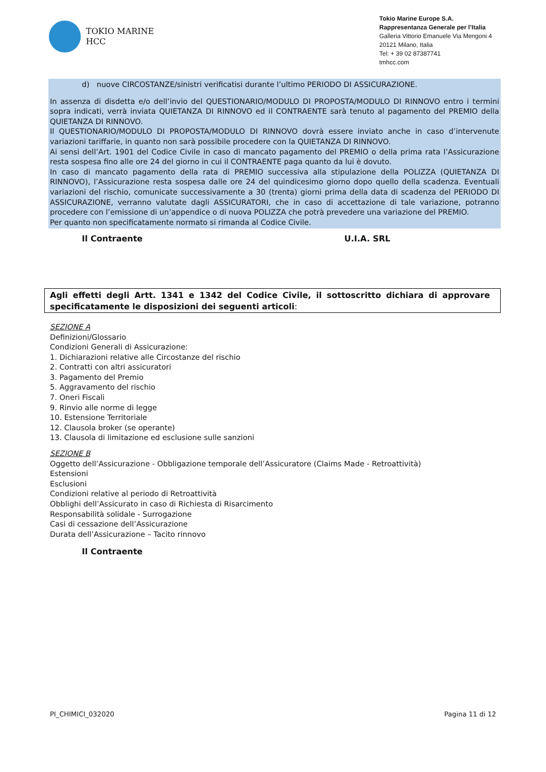TOKIO MARINE
HCC
Tokio Marine Europe S.A.
Rappresentanza Generale per l’Italia
Galleria Vittorio Emanuele Via Mengoni 4
20121 Milano, Italia
Tel: + 39 02 87387741
tmhcc.com
d) nuove CIRCOSTANZE/sinistri verificatisi durante l’ultimo PERIODO DI ASSICURAZIONE.
In assenza di disdetta e/o dell’invio del QUESTIONARIO/MODULO DI PROPOSTA/MODULO DI RINNOVO entro i termini sopra indicati, verrà inviata QUIETANZA DI RINNOVO ed il CONTRAENTE sarà tenuto al pagamento del PREMIO della QUIETANZA DI RINNOVO.
Il QUESTIONARIO/MODULO DI PROPOSTA/MODULO DI RINNOVO dovrà essere inviato anche in caso d’intervenute variazioni tariffarie, in quanto non sarà possibile procedere con la QUIETANZA DI RINNOVO.
Ai sensi dell’Art. 1901 del Codice Civile in caso di mancato pagamento del PREMIO o della prima rata l’Assicurazione resta sospesa fino alle ore 24 del giorno in cui il CONTRAENTE paga quanto da lui è dovuto.
In caso di mancato pagamento della rata di PREMIO successiva alla stipulazione della POLIZZA (QUIETANZA DI RINNOVO), l’Assicurazione resta sospesa dalle ore 24 del quindicesimo giorno dopo quello della scadenza. Eventuali variazioni del rischio, comunicate successivamente a 30 (trenta) giorni prima della data di scadenza del PERIODO DI ASSICURAZIONE, verranno valutate dagli ASSICURATORI, che in caso di accettazione di tale variazione, potranno procedere con l’emissione di un’appendice o di nuova POLIZZA che potrà prevedere una variazione del PREMIO.
Per quanto non specificatamente normato si rimanda al Codice Civile.
Il Contraente U.I.A. SRL
Agli effetti degli Artt. 1341 e 1342 del Codice Civile, il sottoscritto dichiara di approvare specificatamente le disposizioni dei seguenti articoli:
SEZIONE A
Definizioni/Glossario
Condizioni Generali di Assicurazione:
1. Dichiarazioni relative alle Circostanze del rischio
2. Contratti con altri assicuratori
3. Pagamento del Premio
5. Aggravamento del rischio
7. Oneri Fiscali
9. Rinvio alle norme di legge
10. Estensione Territoriale
12. Clausola broker (se operante)
13. Clausola di limitazione ed esclusione sulle sanzioni
SEZIONE B
Oggetto dell’Assicurazione - Obbligazione temporale dell’Assicuratore (Claims Made - Retroattività)
Estensioni
Esclusioni
Condizioni relative al periodo di Retroattività
Obblighi dell’Assicurato in caso di Richiesta di Risarcimento
Responsabilità solidale - Surrogazione
Casi di cessazione dell’Assicurazione
Durata dell’Assicurazione – Tacito rinnovo
Il Contraente
PI_CHIMICI_032020 Pagina 11 di 12